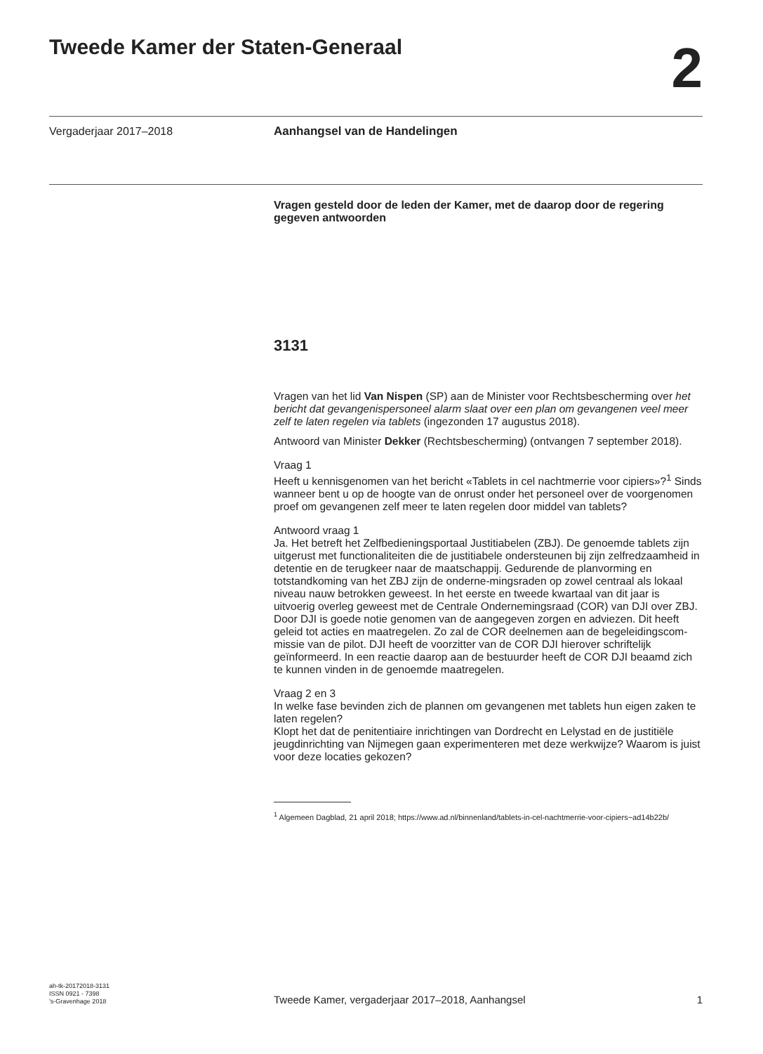Tweede Kamer der Staten-Generaal
2
Vergaderjaar 2017–2018
Aanhangsel van de Handelingen
Vragen gesteld door de leden der Kamer, met de daarop door de regering gegeven antwoorden
3131
Vragen van het lid Van Nispen (SP) aan de Minister voor Rechtsbescherming over het bericht dat gevangenispersoneel alarm slaat over een plan om gevangenen veel meer zelf te laten regelen via tablets (ingezonden 17 augustus 2018).
Antwoord van Minister Dekker (Rechtsbescherming) (ontvangen 7 september 2018).
Vraag 1
Heeft u kennisgenomen van het bericht «Tablets in cel nachtmerrie voor cipiers»?<sup>1</sup> Sinds wanneer bent u op de hoogte van de onrust onder het personeel over de voorgenomen proef om gevangenen zelf meer te laten regelen door middel van tablets?
Antwoord vraag 1
Ja. Het betreft het Zelfbedieningsportaal Justitiabelen (ZBJ). De genoemde tablets zijn uitgerust met functionaliteiten die de justitiabele ondersteunen bij zijn zelfredzaamheid in detentie en de terugkeer naar de maatschappij. Gedurende de planvorming en totstandkoming van het ZBJ zijn de onderne-mingsraden op zowel centraal als lokaal niveau nauw betrokken geweest. In het eerste en tweede kwartaal van dit jaar is uitvoerig overleg geweest met de Centrale Ondernemingsraad (COR) van DJI over ZBJ. Door DJI is goede notie genomen van de aangegeven zorgen en adviezen. Dit heeft geleid tot acties en maatregelen. Zo zal de COR deelnemen aan de begeleidingscom-missie van de pilot. DJI heeft de voorzitter van de COR DJI hierover schriftelijk geïnformeerd. In een reactie daarop aan de bestuurder heeft de COR DJI beaamd zich te kunnen vinden in de genoemde maatregelen.
Vraag 2 en 3
In welke fase bevinden zich de plannen om gevangenen met tablets hun eigen zaken te laten regelen?
Klopt het dat de penitentiaire inrichtingen van Dordrecht en Lelystad en de justitiële jeugdinrichting van Nijmegen gaan experimenteren met deze werkwijze? Waarom is juist voor deze locaties gekozen?
<sup>1</sup> Algemeen Dagblad, 21 april 2018; https://www.ad.nl/binnenland/tablets-in-cel-nachtmerrie-voor-cipiers~ad14b22b/
ah-tk-20172018-3131
ISSN 0921 - 7398
’s-Gravenhage 2018
Tweede Kamer, vergaderjaar 2017–2018, Aanhangsel
1